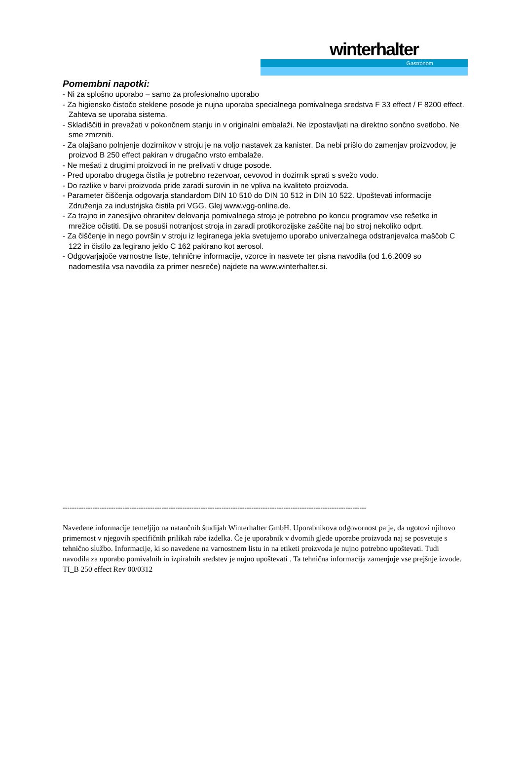winterhalter
Gastronom
Pomembni napotki:
- Ni za splošno uporabo – samo za profesionalno uporabo
- Za higiensko čistočo steklene posode je nujna uporaba specialnega pomivalnega sredstva F 33 effect / F 8200 effect. Zahteva se uporaba sistema.
- Skladiščiti in prevažati v pokončnem stanju in v originalni embalaži. Ne izpostavljati na direktno sončno svetlobo. Ne sme zmrzniti.
- Za olajšano polnjenje dozirnikov v stroju je na voljo nastavek za kanister. Da nebi prišlo do zamenjav proizvodov, je proizvod B 250 effect pakiran v drugačno vrsto embalaže.
- Ne mešati z drugimi proizvodi in ne prelivati v druge posode.
- Pred uporabo drugega čistila je potrebno rezervoar, cevovod in dozirnik sprati s svežo vodo.
- Do razlike v barvi proizvoda pride zaradi surovin in ne vpliva na kvaliteto proizvoda.
- Parameter čiščenja odgovarja standardom DIN 10 510 do DIN 10 512 in DIN 10 522. Upoštevati informacije Združenja za industrijska čistila pri VGG. Glej www.vgg-online.de.
- Za trajno in zanesljivo ohranitev delovanja pomivalnega stroja je potrebno po koncu programov vse rešetke in mrežice očistiti. Da se posuši notranjost stroja in zaradi protikorozijske zaščite naj bo stroj nekoliko odprt.
- Za čiščenje in nego površin v stroju iz legiranega jekla svetujemo uporabo univerzalnega odstranjevalca maščob C 122 in čistilo za legirano jeklo C 162 pakirano kot aerosol.
- Odgovarjajoče varnostne liste, tehnične informacije, vzorce in nasvete ter pisna navodila (od 1.6.2009 so nadomestila vsa navodila za primer nesreče) najdete na www.winterhalter.si.
------------------------------------------------------------------------------------------------------------------------------------
Navedene informacije temeljijo na natančnih študijah Winterhalter GmbH. Uporabnikova odgovornost pa je, da ugotovi njihovo primernost v njegovih specifičnih prilikah rabe izdelka. Če je uporabnik v dvomih glede uporabe proizvoda naj se posvetuje s tehnično službo. Informacije, ki so navedene na varnostnem listu in na etiketi proizvoda je nujno potrebno upoštevati. Tudi navodila za uporabo pomivalnih in izpiralnih sredstev je nujno upoštevati . Ta tehnična informacija zamenjuje vse prejšnje izvode.
TI_B 250 effect Rev 00/0312